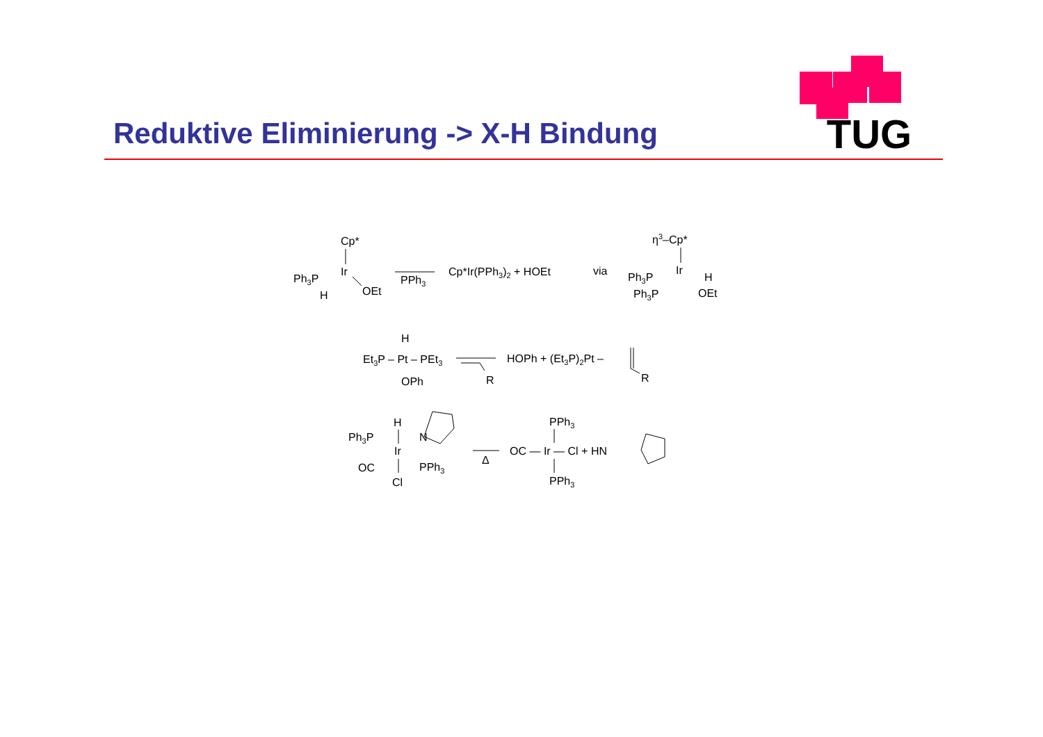TUG
Reduktive Eliminierung -> X-H Bindung
Cp*
Ir
Ph3P
H
OEt
PPh3
Cp*Ir(PPh3)2 + HOEt
via
η3–Cp*
Ir
Ph3P
H
Ph3P
OEt
H
Et3P – Pt – PEt3
OPh
R
HOPh + (Et3P)2Pt –
R
H
Ph3P
N
Ir
OC
PPh3
Cl
Δ
PPh3
OC — Ir — Cl + HN
PPh3